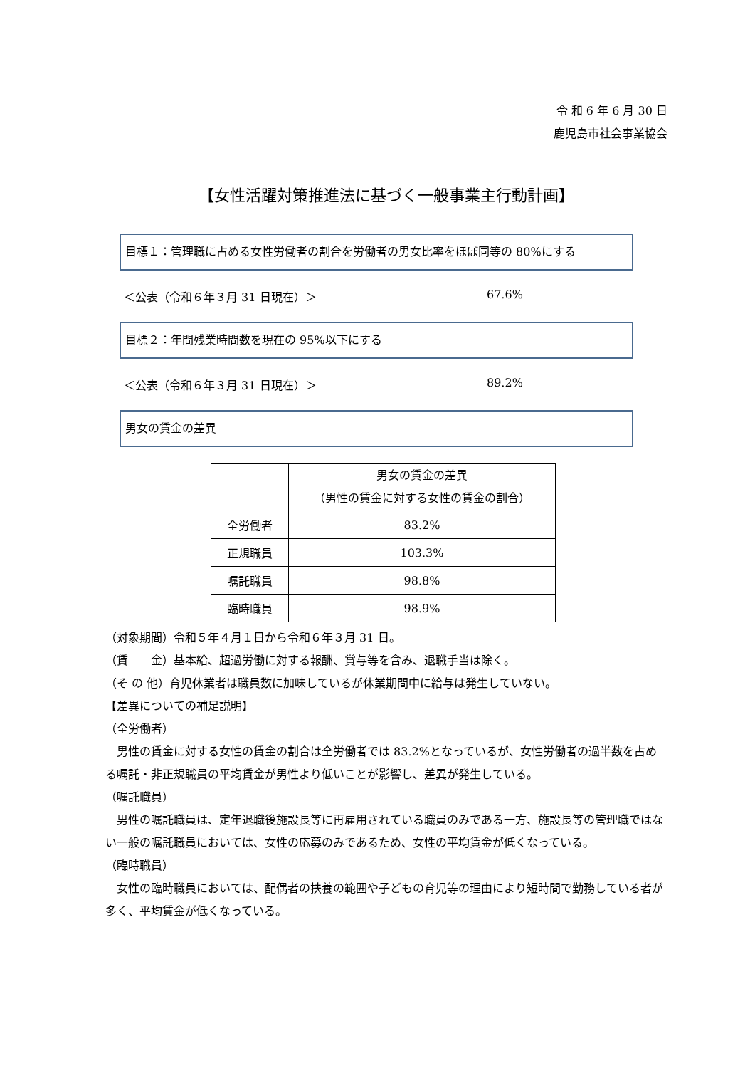令 和 6 年 6 月 30 日
鹿児島市社会事業協会
【女性活躍対策推進法に基づく一般事業主行動計画】
目標１：管理職に占める女性労働者の割合を労働者の男女比率をほぼ同等の 80%にする
＜公表（令和６年３月 31 日現在）＞ 67.6%
目標２：年間残業時間数を現在の 95%以下にする
＜公表（令和６年３月 31 日現在）＞ 89.2%
男女の賃金の差異
| | 男女の賃金の差異 （男性の賃金に対する女性の賃金の割合） |
| --- | --- |
| 全労働者 | 83.2% |
| 正規職員 | 103.3% |
| 嘱託職員 | 98.8% |
| 臨時職員 | 98.9% |
（対象期間）令和５年４月１日から令和６年３月 31 日。
（賃　　金）基本給、超過労働に対する報酬、賞与等を含み、退職手当は除く。
（そ の 他）育児休業者は職員数に加味しているが休業期間中に給与は発生していない。
【差異についての補足説明】
（全労働者）
男性の賃金に対する女性の賃金の割合は全労働者では 83.2%となっているが、女性労働者の過半数を占める嘱託・非正規職員の平均賃金が男性より低いことが影響し、差異が発生している。
（嘱託職員）
男性の嘱託職員は、定年退職後施設長等に再雇用されている職員のみである一方、施設長等の管理職ではない一般の嘱託職員においては、女性の応募のみであるため、女性の平均賃金が低くなっている。
（臨時職員）
女性の臨時職員においては、配偶者の扶養の範囲や子どもの育児等の理由により短時間で勤務している者が多く、平均賃金が低くなっている。